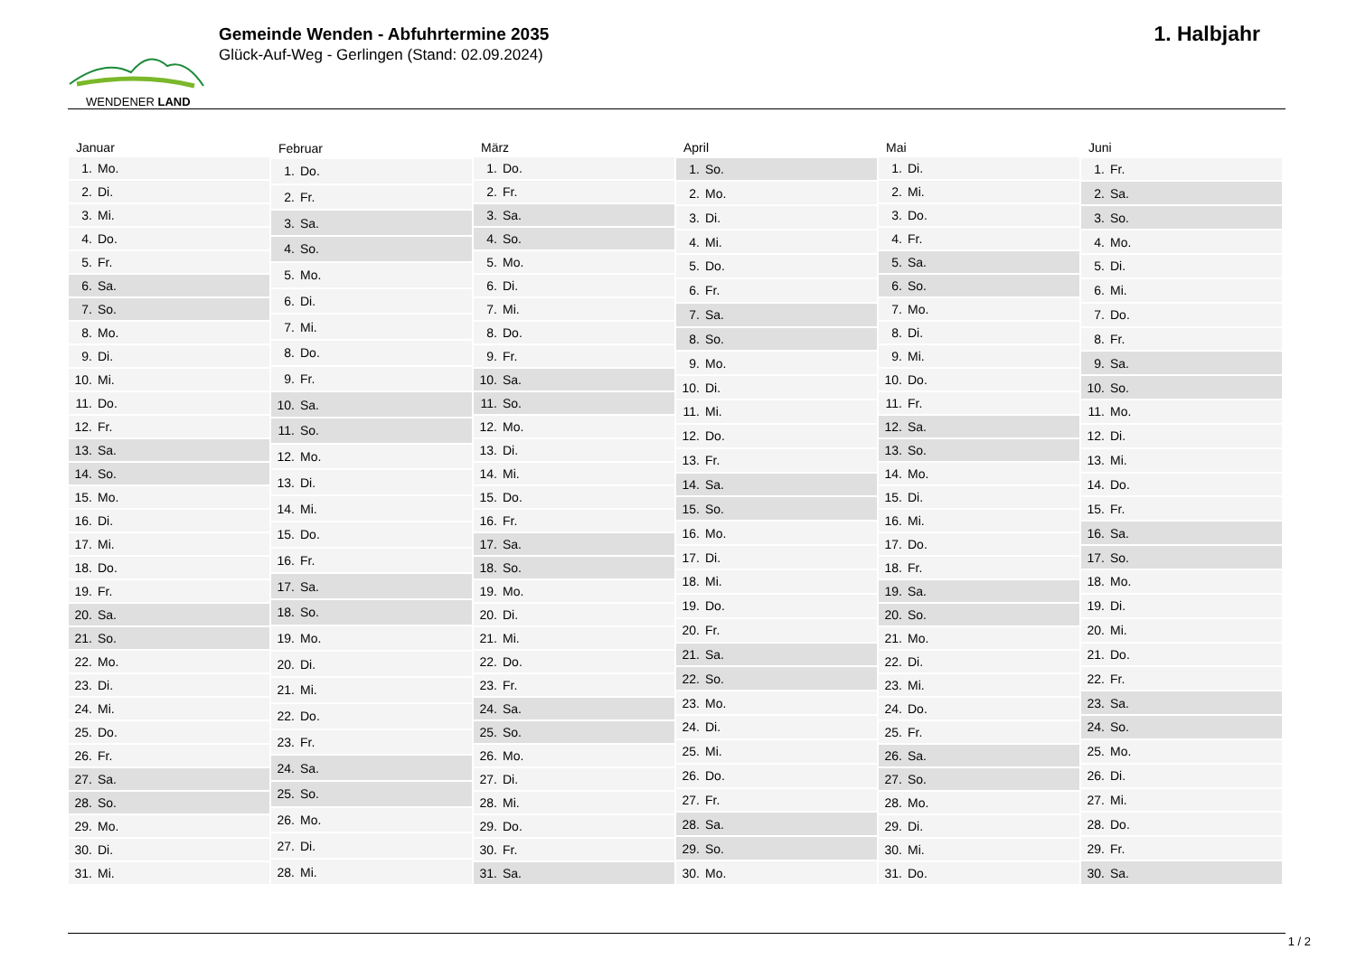WENDENER LAND
Gemeinde Wenden - Abfuhrtermine 2035
Glück-Auf-Weg - Gerlingen (Stand: 02.09.2024)
1. Halbjahr
| Januar | |
| --- | --- |
| 1. | Mo. |
| 2. | Di. |
| 3. | Mi. |
| 4. | Do. |
| 5. | Fr. |
| 6. | Sa. |
| 7. | So. |
| 8. | Mo. |
| 9. | Di. |
| 10. | Mi. |
| 11. | Do. |
| 12. | Fr. |
| 13. | Sa. |
| 14. | So. |
| 15. | Mo. |
| 16. | Di. |
| 17. | Mi. |
| 18. | Do. |
| 19. | Fr. |
| 20. | Sa. |
| 21. | So. |
| 22. | Mo. |
| 23. | Di. |
| 24. | Mi. |
| 25. | Do. |
| 26. | Fr. |
| 27. | Sa. |
| 28. | So. |
| 29. | Mo. |
| 30. | Di. |
| 31. | Mi. |
| Februar | |
| --- | --- |
| 1. | Do. |
| 2. | Fr. |
| 3. | Sa. |
| 4. | So. |
| 5. | Mo. |
| 6. | Di. |
| 7. | Mi. |
| 8. | Do. |
| 9. | Fr. |
| 10. | Sa. |
| 11. | So. |
| 12. | Mo. |
| 13. | Di. |
| 14. | Mi. |
| 15. | Do. |
| 16. | Fr. |
| 17. | Sa. |
| 18. | So. |
| 19. | Mo. |
| 20. | Di. |
| 21. | Mi. |
| 22. | Do. |
| 23. | Fr. |
| 24. | Sa. |
| 25. | So. |
| 26. | Mo. |
| 27. | Di. |
| 28. | Mi. |
| März | |
| --- | --- |
| 1. | Do. |
| 2. | Fr. |
| 3. | Sa. |
| 4. | So. |
| 5. | Mo. |
| 6. | Di. |
| 7. | Mi. |
| 8. | Do. |
| 9. | Fr. |
| 10. | Sa. |
| 11. | So. |
| 12. | Mo. |
| 13. | Di. |
| 14. | Mi. |
| 15. | Do. |
| 16. | Fr. |
| 17. | Sa. |
| 18. | So. |
| 19. | Mo. |
| 20. | Di. |
| 21. | Mi. |
| 22. | Do. |
| 23. | Fr. |
| 24. | Sa. |
| 25. | So. |
| 26. | Mo. |
| 27. | Di. |
| 28. | Mi. |
| 29. | Do. |
| 30. | Fr. |
| 31. | Sa. |
| April | |
| --- | --- |
| 1. | So. |
| 2. | Mo. |
| 3. | Di. |
| 4. | Mi. |
| 5. | Do. |
| 6. | Fr. |
| 7. | Sa. |
| 8. | So. |
| 9. | Mo. |
| 10. | Di. |
| 11. | Mi. |
| 12. | Do. |
| 13. | Fr. |
| 14. | Sa. |
| 15. | So. |
| 16. | Mo. |
| 17. | Di. |
| 18. | Mi. |
| 19. | Do. |
| 20. | Fr. |
| 21. | Sa. |
| 22. | So. |
| 23. | Mo. |
| 24. | Di. |
| 25. | Mi. |
| 26. | Do. |
| 27. | Fr. |
| 28. | Sa. |
| 29. | So. |
| 30. | Mo. |
| Mai | |
| --- | --- |
| 1. | Di. |
| 2. | Mi. |
| 3. | Do. |
| 4. | Fr. |
| 5. | Sa. |
| 6. | So. |
| 7. | Mo. |
| 8. | Di. |
| 9. | Mi. |
| 10. | Do. |
| 11. | Fr. |
| 12. | Sa. |
| 13. | So. |
| 14. | Mo. |
| 15. | Di. |
| 16. | Mi. |
| 17. | Do. |
| 18. | Fr. |
| 19. | Sa. |
| 20. | So. |
| 21. | Mo. |
| 22. | Di. |
| 23. | Mi. |
| 24. | Do. |
| 25. | Fr. |
| 26. | Sa. |
| 27. | So. |
| 28. | Mo. |
| 29. | Di. |
| 30. | Mi. |
| 31. | Do. |
| Juni | |
| --- | --- |
| 1. | Fr. |
| 2. | Sa. |
| 3. | So. |
| 4. | Mo. |
| 5. | Di. |
| 6. | Mi. |
| 7. | Do. |
| 8. | Fr. |
| 9. | Sa. |
| 10. | So. |
| 11. | Mo. |
| 12. | Di. |
| 13. | Mi. |
| 14. | Do. |
| 15. | Fr. |
| 16. | Sa. |
| 17. | So. |
| 18. | Mo. |
| 19. | Di. |
| 20. | Mi. |
| 21. | Do. |
| 22. | Fr. |
| 23. | Sa. |
| 24. | So. |
| 25. | Mo. |
| 26. | Di. |
| 27. | Mi. |
| 28. | Do. |
| 29. | Fr. |
| 30. | Sa. |
1 / 2